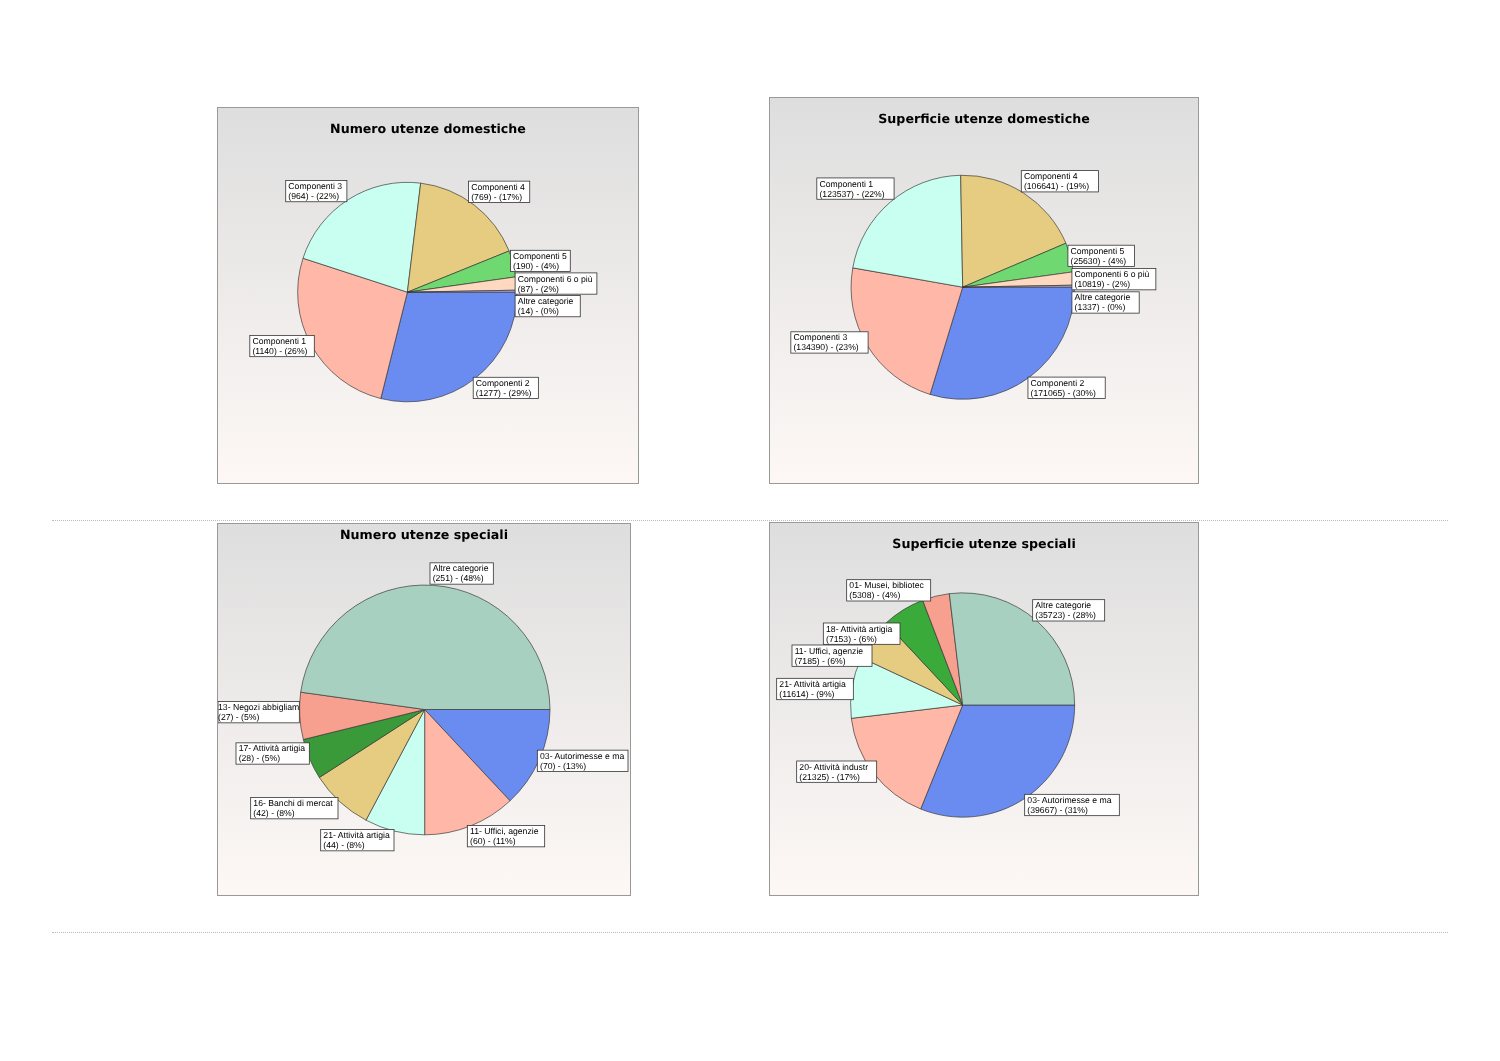Numero utenze domestiche
Componenti 3
(964) - (22%)
Componenti 4
(769) - (17%)
Componenti 5
(190) - (4%)
Componenti 6 o più
(87) - (2%)
Altre categorie
(14) - (0%)
Componenti 1
(1140) - (26%)
Componenti 2
(1277) - (29%)
Superficie utenze domestiche
Componenti 1
(123537) - (22%)
Componenti 4
(106641) - (19%)
Componenti 5
(25630) - (4%)
Componenti 6 o più
(10819) - (2%)
Altre categorie
(1337) - (0%)
Componenti 3
(134390) - (23%)
Componenti 2
(171065) - (30%)
Numero utenze speciali
Altre categorie
(251) - (48%)
13- Negozi abbigliam
(27) - (5%)
17- Attività artigia
(28) - (5%)
03- Autorimesse e ma
(70) - (13%)
16- Banchi di mercat
(42) - (8%)
11- Uffici, agenzie
(60) - (11%)
21- Attività artigia
(44) - (8%)
Superficie utenze speciali
01- Musei, bibliotec
(5308) - (4%)
Altre categorie
(35723) - (28%)
18- Attività artigia
(7153) - (6%)
11- Uffici, agenzie
(7185) - (6%)
21- Attività artigia
(11614) - (9%)
20- Attività industr
(21325) - (17%)
03- Autorimesse e ma
(39667) - (31%)